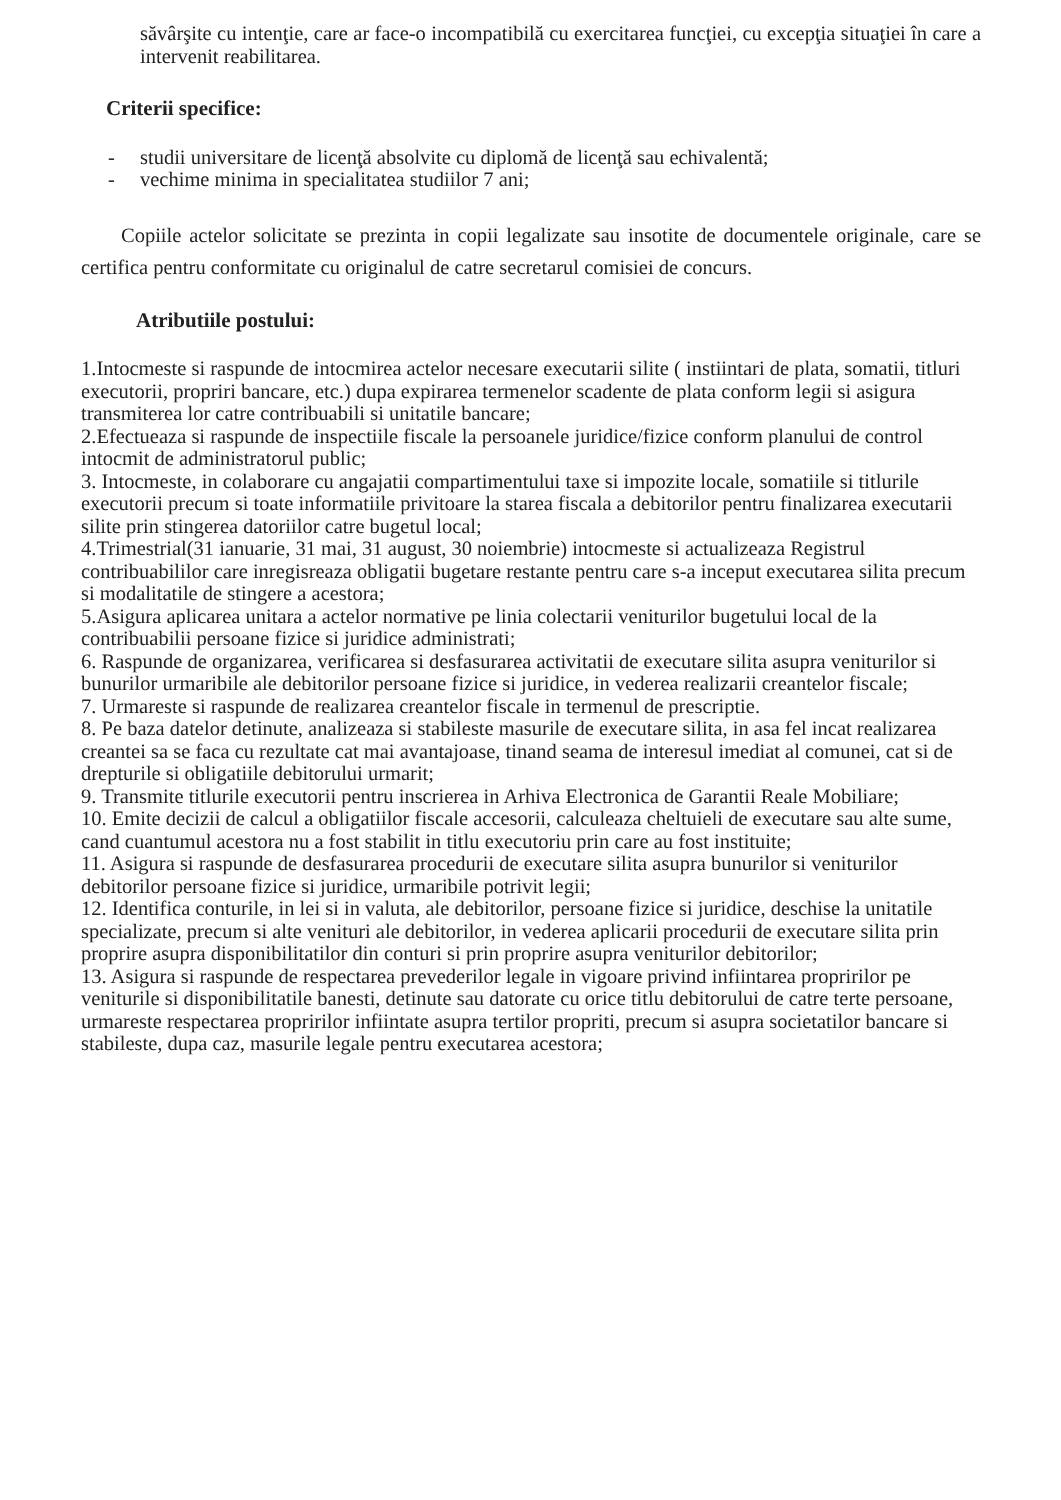săvârşite cu intenţie, care ar face-o incompatibilă cu exercitarea funcţiei, cu excepţia situaţiei în care a intervenit reabilitarea.
Criterii specifice:
- studii universitare de licenţă absolvite cu diplomă de licenţă sau echivalentă;
- vechime minima in specialitatea studiilor 7 ani;
Copiile actelor solicitate se prezinta in copii legalizate sau insotite de documentele originale, care se certifica pentru conformitate cu originalul de catre secretarul comisiei de concurs.
Atributiile postului:
1.Intocmeste si raspunde de intocmirea actelor necesare executarii silite ( instiintari de plata, somatii, titluri executorii, propriri bancare, etc.) dupa expirarea termenelor scadente de plata conform legii si asigura transmiterea lor catre contribuabili si unitatile bancare;
2.Efectueaza si raspunde de inspectiile fiscale la persoanele juridice/fizice conform planului de control intocmit de administratorul public;
3. Intocmeste, in colaborare cu angajatii compartimentului taxe si impozite locale, somatiile si titlurile executorii precum si toate informatiile privitoare la starea fiscala a debitorilor pentru finalizarea executarii silite prin stingerea datoriilor catre bugetul local;
4.Trimestrial(31 ianuarie, 31 mai, 31 august, 30 noiembrie) intocmeste si actualizeaza Registrul contribuabililor care inregisreaza obligatii bugetare restante pentru care s-a inceput executarea silita precum si modalitatile de stingere a acestora;
5.Asigura aplicarea unitara a actelor normative pe linia colectarii veniturilor bugetului local de la contribuabilii persoane fizice si juridice administrati;
6. Raspunde de organizarea, verificarea si desfasurarea activitatii de executare silita asupra veniturilor si bunurilor urmaribile ale debitorilor persoane fizice si juridice, in vederea realizarii creantelor fiscale;
7. Urmareste si raspunde de realizarea creantelor fiscale in termenul de prescriptie.
8. Pe baza datelor detinute, analizeaza si stabileste masurile de executare silita, in asa fel incat realizarea creantei sa se faca cu rezultate cat mai avantajoase, tinand seama de interesul imediat al comunei, cat si de drepturile si obligatiile debitorului urmarit;
9. Transmite titlurile executorii pentru inscrierea in Arhiva Electronica de Garantii Reale Mobiliare;
10. Emite decizii de calcul a obligatiilor fiscale accesorii, calculeaza cheltuieli de executare sau alte sume, cand cuantumul acestora nu a fost stabilit in titlu executoriu prin care au fost instituite;
11. Asigura si raspunde de desfasurarea procedurii de executare silita asupra bunurilor si veniturilor debitorilor persoane fizice si juridice, urmaribile potrivit legii;
12. Identifica conturile, in lei si in valuta, ale debitorilor, persoane fizice si juridice, deschise la unitatile specializate, precum si alte venituri ale debitorilor, in vederea aplicarii procedurii de executare silita prin proprire asupra disponibilitatilor din conturi si prin proprire asupra veniturilor debitorilor;
13. Asigura si raspunde de respectarea prevederilor legale in vigoare privind infiintarea propririlor pe veniturile si disponibilitatile banesti, detinute sau datorate cu orice titlu debitorului de catre terte persoane, urmareste respectarea propririlor infiintate asupra tertilor propriti, precum si asupra societatilor bancare si stabileste, dupa caz, masurile legale pentru executarea acestora;